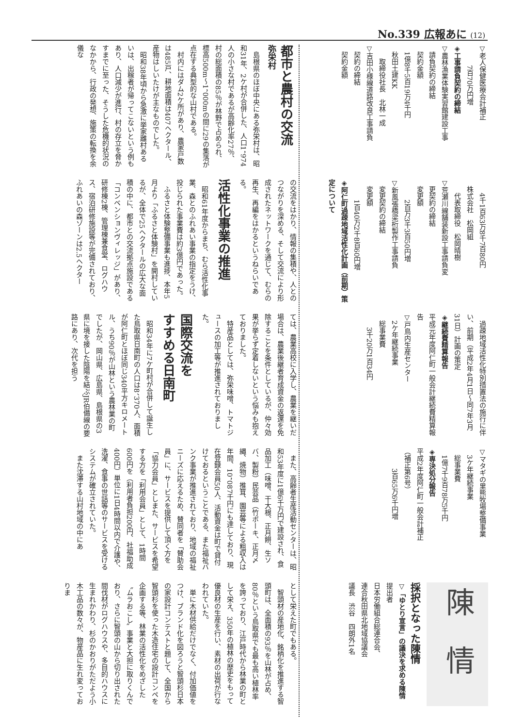No.339 広報あに (12)
▽老人保健医療会計補正
　　　7百70万円増
◈工事請負契約の締結
▽農林漁業体験実習館建設工事
　請負契約の締結
　契約金額
　1億8千5百19万4千円
　秋田土建KK
　　取締役社長　北林一成
▽吉田小様線道路改良工事請負
　契約の締結
　契約金額
　　4千1百63万8千7百80円
　株式会社　松岡組
　　代表取締役　松岡晴樹
▽荒瀬川線舗装新設工事請負変
　更契約の締結
　変更額
　　　2百万3千3百50円増
▽新風張橋梁桁製作工事請負
　変更契約の締結
　変更額
　　　1百40万2千8百60円増
◈阿仁町過疎地域活性化計画（前期）策定について
過疎地域活性化特別措置法の施行に伴い、前期（平成2年4月1日～同7年3月31日）計画の策定
◈継続費精算報告
平成元年度阿仁町一般会計継続費精算報告
▽戸鳥内生産センター
　2ケ年継続事業
　総事業費
　　3千20万1百34円
▽マタギの里熊牧場整備事業
　3ケ年継続事業
　総事業費
　1億7千9百78万5千円
◈専決処分報告
平成2年度阿仁町一般会計補正
（補正第6号）
　　　3百65万6千円増
陳　情
採択となった陳情
▽「ゆとり宣言」の議決を求める陳情
提出者
日本労働組合総連合会、
連合秋田県北地域協議会
議長　渋谷　四朗外1名
都市と農村の交流
弥栄村
島根県のほぼ中央にある弥栄村は、昭和31年、2ケ村が合併した、人口1，974人の小さな村であるが高齢化率27％、村の総面積の85％が林野で占められ、標高500m～1，000mの間に29の集落が点在する典型的な山村である。
村内にはダム2ケ所があり、農家戸数は485戸、耕地面積は407ヘクタール、産物はしいたけが主なものでした。
昭和38年頃から急激に挙家離村あるいは、出稼者が帰ってこないという例もあり、人口減少が進行、村の存立を脅かすまでに至った、そうした危機的状況のなかから、行政の発想、施策の転換を余儀な
の交流をはかり、情報の集積や、人とのつながりを深める、そして交流により形成されたネットワークを通じて、むらの再生、再編をはかるというねらいである。
活性化事業の推進
昭和61年度からまち、むら活性化事業、森とのふれあい事業の指定をうけ、投じられた事業費は約3億円であった。
ふるさと体験整備事業も進捗、本年5月より「ふるさと体験村」を開村しているが、全体で25ヘクタールの広大な面積の中に、都市との交流拠点施設である「コンベンションヴィレッジ」があり、研修棟2棟、管理棟兼食堂、ログハウス、宿泊研修施設等が完備されており、ふれあいの森ゾーンは2.5ヘクター
ては、農業高校に入学し、農業を継いだ場合は、農業後継者育成資金の返還を免除することを条件としているが、仲々効果が挙らず定着しないという悩みも抱えておりました。
特産品としては、弥栄味噌、トマトジュースの加工等が推進されておりました。
国際交流を
すすめる日南町
昭和34年に7ケ町村が合併して誕生した鳥取県日南町の人口は8、370人、面積が阿仁町とほぼ同じ340平方キロメートル、うち90％が山林という農林業の町でしたが、岡山県、広島県、島根県の3県に境を接した陰陽を結ぶJR伯備線の要路にあり、次代を担う
また、高齢者生産活動センターは、昭和53年度に1億6千万円で建設され、食品加工（味噌、干大根、正月餅、生ソバ、製粉）民芸品（竹ボーキ、正月〆縄、焼物）推茸、園芸等による粗収入は年間、10，087千円にも達しており、現在登録会員50人、活動資金は町で貸付けておるということである、また福祉バンク事業が推進されており、地域の福祉ニーズに応えるため、賛同者を「賛助会員」に、サービスを提供して頂く方を「協力会員」としまた、サービスを希望する方を「利用会員」として、1時間600円を（利用者負担200円、社福助成400円）単位に1日4時間以内で介護や、洗濯、食事の世話等のサービスを受けるシステムが確立されていた。
また沈滞する山村地域の中にあ
として栄えた町でもある。
智頭材の産地化、銘柄化を推進する智頭町は、全面積の93％を山林が占め、80％という鳥取県でも最も高い植林率を誇っており、江戸時代から林業の町として栄え、350年の植林の歴史をもって優良材の生産を行い、素材の出荷が行なわれていた。
単に木材供給だけでなく、付加価値をつけ、ブランド化を図ろうと智頭杉日本の家設計コンテストと題して、全国から智頭杉を使った木造住宅の設計コンペを企画する等、林業の活性化をめざした〝ムラおこし〟事業と大担に取りくんでおり、さらに智頭の山から切り出された間伐材がログハウスや、多目的ハウスに生まれかわり、杉のかおりがただよう小木工品の数々が、物産品に生れ変っておりま